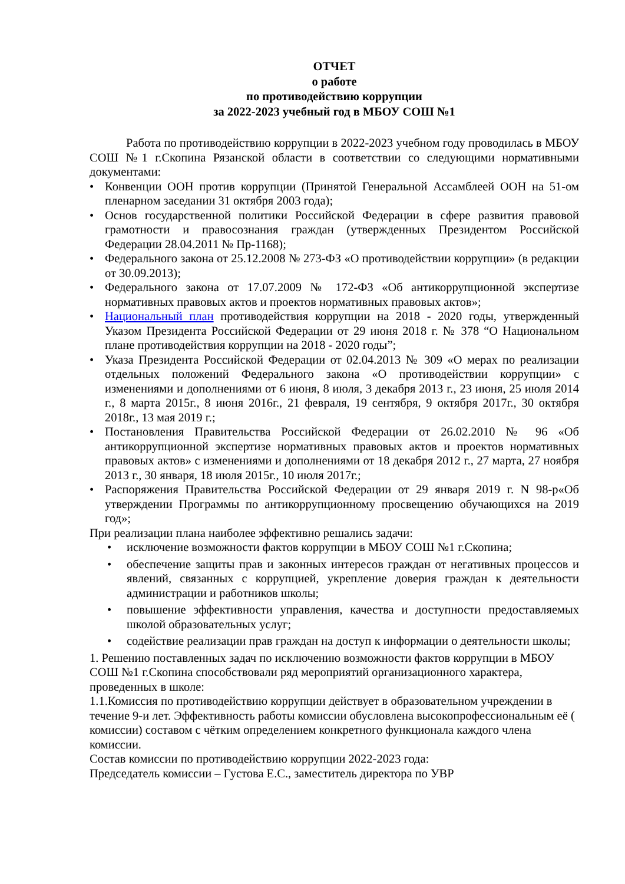ОТЧЕТ
о работе
по противодействию коррупции
за 2022-2023 учебный год в МБОУ СОШ №1
Работа по противодействию коррупции в 2022-2023 учебном году проводилась в МБОУ СОШ №1 г.Скопина Рязанской области в соответствии со следующими нормативными документами:
• Конвенции ООН против коррупции (Принятой Генеральной Ассамблеей ООН на 51-ом пленарном заседании 31 октября 2003 года);
• Основ государственной политики Российской Федерации в сфере развития правовой грамотности и правосознания граждан (утвержденных Президентом Российской Федерации 28.04.2011 № Пр-1168);
• Федерального закона от 25.12.2008 № 273-ФЗ «О противодействии коррупции» (в редакции от 30.09.2013);
• Федерального закона от 17.07.2009 № 172-ФЗ «Об антикоррупционной экспертизе нормативных правовых актов и проектов нормативных правовых актов»;
• Национальный план противодействия коррупции на 2018 - 2020 годы, утвержденный Указом Президента Российской Федерации от 29 июня 2018 г. № 378 “О Национальном плане противодействия коррупции на 2018 - 2020 годы”;
• Указа Президента Российской Федерации от 02.04.2013 № 309 «О мерах по реализации отдельных положений Федерального закона «О противодействии коррупции» с изменениями и дополнениями от 6 июня, 8 июля, 3 декабря 2013 г., 23 июня, 25 июля 2014 г., 8 марта 2015г., 8 июня 2016г., 21 февраля, 19 сентября, 9 октября 2017г., 30 октября 2018г., 13 мая 2019 г.;
• Постановления Правительства Российской Федерации от 26.02.2010 № 96 «Об антикоррупционной экспертизе нормативных правовых актов и проектов нормативных правовых актов» с изменениями и дополнениями от 18 декабря 2012 г., 27 марта, 27 ноября 2013 г., 30 января, 18 июля 2015г., 10 июля 2017г.;
• Распоряжения Правительства Российской Федерации от 29 января 2019 г. N 98-р«Об утверждении Программы по антикоррупционному просвещению обучающихся на 2019 год»;
При реализации плана наиболее эффективно решались задачи:
• исключение возможности фактов коррупции в МБОУ СОШ №1 г.Скопина;
• обеспечение защиты прав и законных интересов граждан от негативных процессов и явлений, связанных с коррупцией, укрепление доверия граждан к деятельности администрации и работников школы;
• повышение эффективности управления, качества и доступности предоставляемых школой образовательных услуг;
• содействие реализации прав граждан на доступ к информации о деятельности школы;
1. Решению поставленных задач по исключению возможности фактов коррупции в МБОУ СОШ №1 г.Скопина способствовали ряд мероприятий организационного характера, проведенных в школе:
1.1.Комиссия по противодействию коррупции действует в образовательном учреждении в течение 9-и лет. Эффективность работы комиссии обусловлена высокопрофессиональным её ( комиссии) составом с чётким определением конкретного функционала каждого члена комиссии.
Состав комиссии по противодействию коррупции 2022-2023 года:
Председатель комиссии – Густова Е.С., заместитель директора по УВР